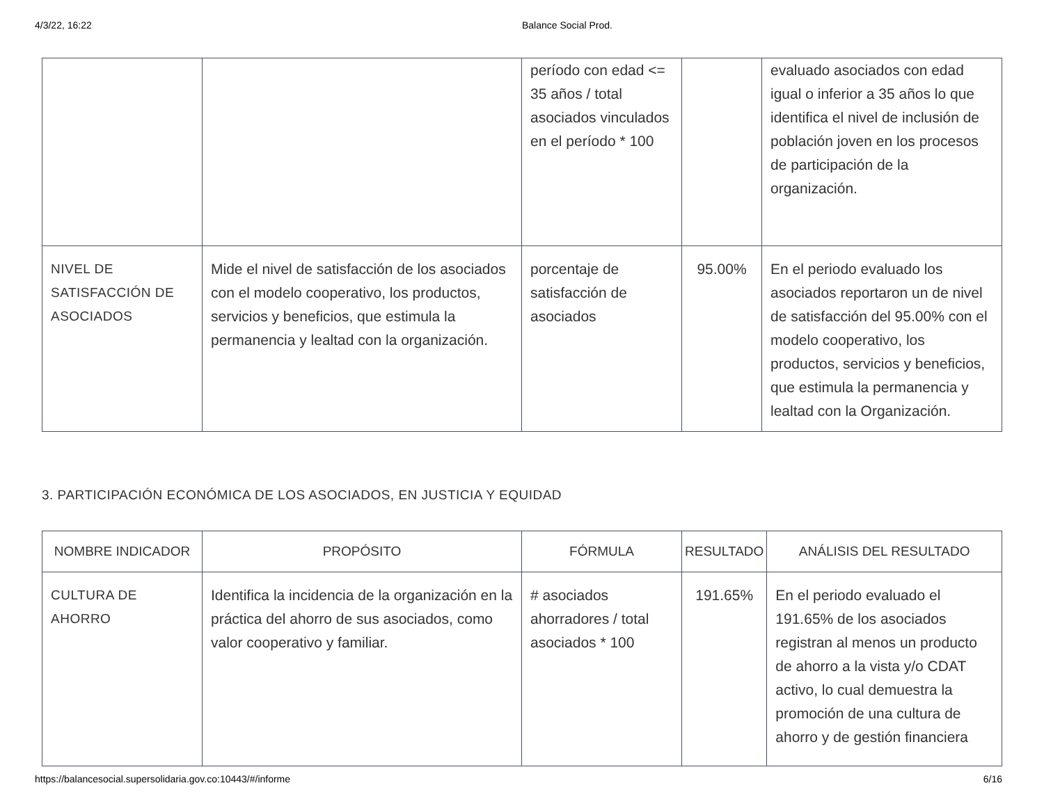4/3/22, 16:22 Balance Social Prod.
| | | período con edad <= 35 años / total asociados vinculados en el período * 100 | | evaluado asociados con edad igual o inferior a 35 años lo que identifica el nivel de inclusión de población joven en los procesos de participación de la organización. |
| NIVEL DE SATISFACCIÓN DE ASOCIADOS | Mide el nivel de satisfacción de los asociados con el modelo cooperativo, los productos, servicios y beneficios, que estimula la permanencia y lealtad con la organización. | porcentaje de satisfacción de asociados | 95.00% | En el periodo evaluado los asociados reportaron un de nivel de satisfacción del 95.00% con el modelo cooperativo, los productos, servicios y beneficios, que estimula la permanencia y lealtad con la Organización. |
3. PARTICIPACIÓN ECONÓMICA DE LOS ASOCIADOS, EN JUSTICIA Y EQUIDAD
| NOMBRE INDICADOR | PROPÓSITO | FÓRMULA | RESULTADO | ANÁLISIS DEL RESULTADO |
| --- | --- | --- | --- | --- |
| CULTURA DE AHORRO | Identifica la incidencia de la organización en la práctica del ahorro de sus asociados, como valor cooperativo y familiar. | # asociados ahorradores / total asociados * 100 | 191.65% | En el periodo evaluado el 191.65% de los asociados registran al menos un producto de ahorro a la vista y/o CDAT activo, lo cual demuestra la promoción de una cultura de ahorro y de gestión financiera |
https://balancesocial.supersolidaria.gov.co:10443/#/informe 6/16